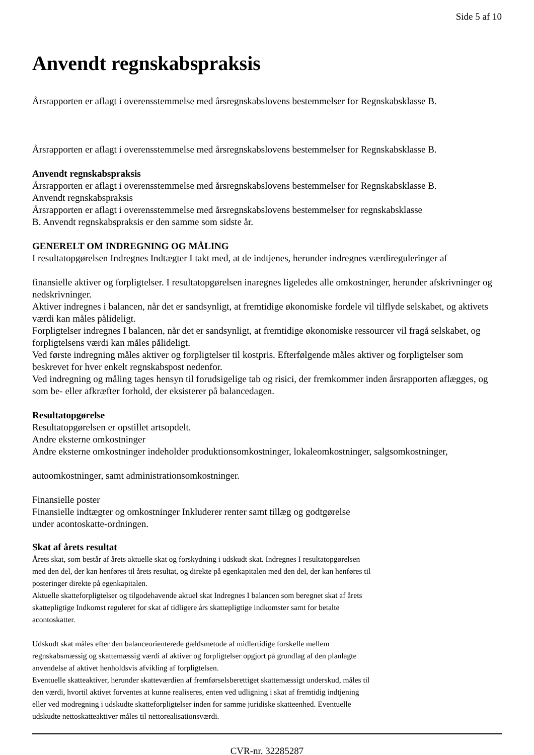Side 5 af 10
Anvendt regnskabspraksis
Årsrapporten er aflagt i overensstemmelse med årsregnskabslovens bestemmelser for Regnskabsklasse B.
Årsrapporten er aflagt i overensstemmelse med årsregnskabslovens bestemmelser for Regnskabsklasse B.
Anvendt regnskabspraksis
Årsrapporten er aflagt i overensstemmelse med årsregnskabslovens bestemmelser for Regnskabsklasse B.
Anvendt regnskabspraksis
Årsrapporten er aflagt i overensstemmelse med årsregnskabslovens bestemmelser for regnskabsklasse
B. Anvendt regnskabspraksis er den samme som sidste år.
GENERELT OM INDREGNING OG MÅLING
I resultatopgørelsen Indregnes Indtægter I takt med, at de indtjenes, herunder indregnes værdireguleringer af
finansielle aktiver og forpligtelser. I resultatopgørelsen inaregnes ligeledes alle omkostninger, herunder afskrivninger og nedskrivninger.
Aktiver indregnes i balancen, når det er sandsynligt, at fremtidige økonomiske fordele vil tilflyde selskabet, og aktivets værdi kan måles pålideligt.
Forpligtelser indregnes I balancen, når det er sandsynligt, at fremtidige økonomiske ressourcer vil fragå selskabet, og forpligtelsens værdi kan måles pålideligt.
Ved første indregning måles aktiver og forpligtelser til kostpris. Efterfølgende måles aktiver og forpligtelser som beskrevet for hver enkelt regnskabspost nedenfor.
Ved indregning og måling tages hensyn til forudsigelige tab og risici, der fremkommer inden årsrapporten aflægges, og som be- eller afkræfter forhold, der eksisterer på balancedagen.
Resultatopgørelse
Resultatopgørelsen er opstillet artsopdelt.
Andre eksterne omkostninger
Andre eksterne omkostninger indeholder produktionsomkostninger, lokaleomkostninger, salgsomkostninger,
autoomkostninger, samt administrationsomkostninger.
Finansielle poster
Finansielle indtægter og omkostninger Inkluderer renter samt tillæg og godtgørelse
under acontoskatte-ordningen.
Skat af årets resultat
Årets skat, som består af årets aktuelle skat og forskydning i udskudt skat. Indregnes I resultatopgørelsen
med den del, der kan henføres til årets resultat, og direkte på egenkapitalen med den del, der kan henføres til
posteringer direkte på egenkapitalen.
Aktuelle skatteforpligtelser og tilgodehavende aktuel skat Indregnes I balancen som beregnet skat af årets
skattepligtige Indkomst reguleret for skat af tidligere års skattepligtige indkomster samt for betalte
acontoskatter.
Udskudt skat måles efter den balanceorienterede gældsmetode af midlertidige forskelle mellem
regnskabsmæssig og skattemæssig værdi af aktiver og forpligtelser opgjort på grundlag af den planlagte
anvendelse af aktivet henholdsvis afvikling af forpligtelsen.
Eventuelle skatteaktiver, herunder skatteværdien af fremførselsberettiget skattemæssigt underskud, måles til
den værdi, hvortil aktivet forventes at kunne realiseres, enten ved udligning i skat af fremtidig indtjening
eller ved modregning i udskudte skatteforpligtelser inden for samme juridiske skatteenhed. Eventuelle
udskudte nettoskatteaktiver måles til nettorealisationsværdi.
CVR-nr. 32285287